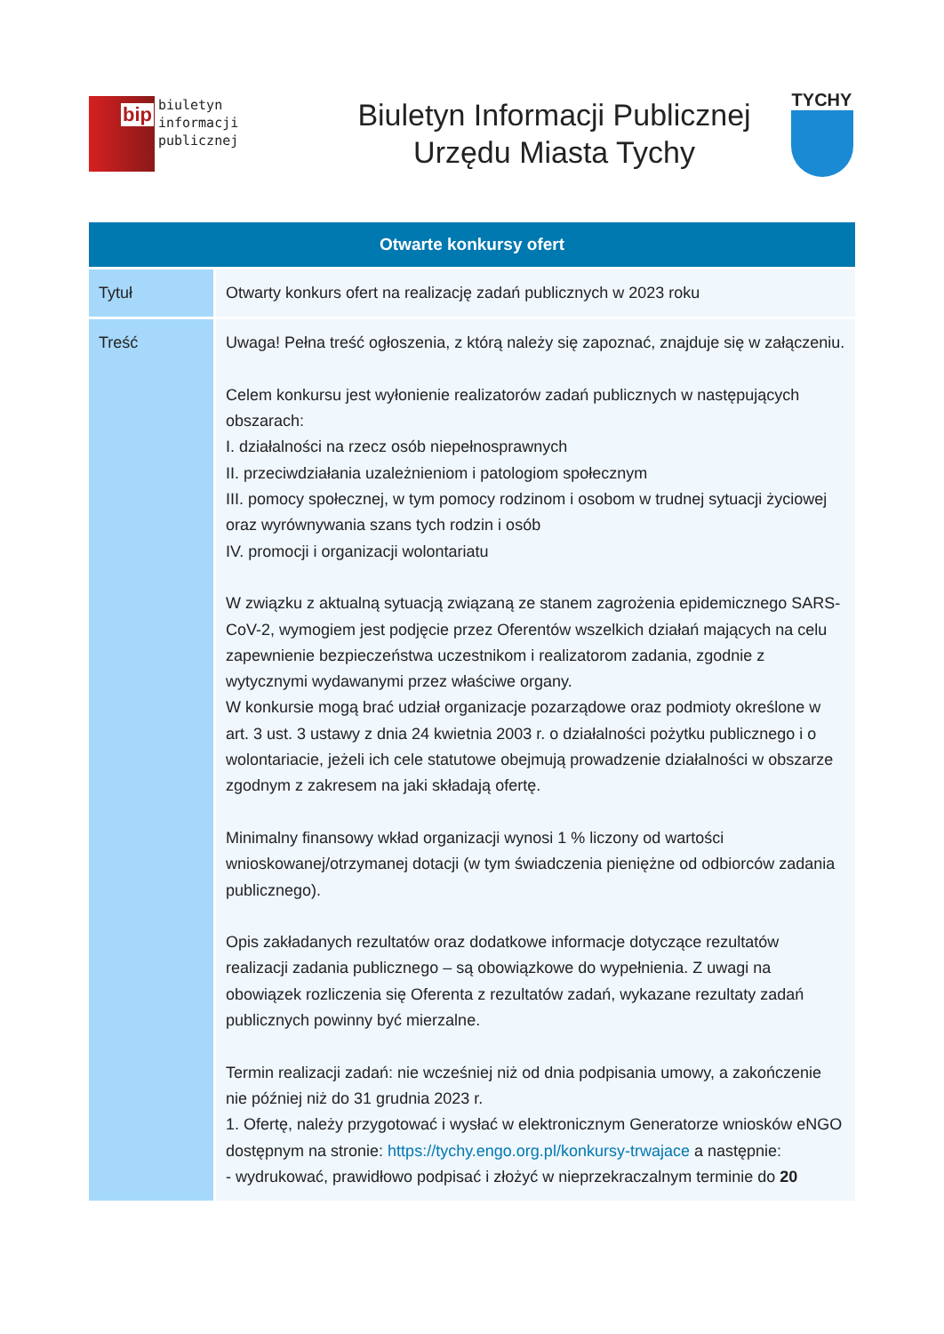bip
biuletyn
informacji publicznej
Biuletyn Informacji Publicznej
Urzędu Miasta Tychy
TYCHY
| Otwarte konkursy ofert | |
| --- | --- |
| Tytuł | Otwarty konkurs ofert na realizację zadań publicznych w 2023 roku |
| Treść | Uwaga! Pełna treść ogłoszenia, z którą należy się zapoznać, znajduje się w załączeniu. Celem konkursu jest wyłonienie realizatorów zadań publicznych w następujących obszarach: I. działalności na rzecz osób niepełnosprawnych II. przeciwdziałania uzależnieniom i patologiom społecznym III. pomocy społecznej, w tym pomocy rodzinom i osobom w trudnej sytuacji życiowej oraz wyrównywania szans tych rodzin i osób IV. promocji i organizacji wolontariatu W związku z aktualną sytuacją związaną ze stanem zagrożenia epidemicznego SARS-CoV-2, wymogiem jest podjęcie przez Oferentów wszelkich działań mających na celu zapewnienie bezpieczeństwa uczestnikom i realizatorom zadania, zgodnie z wytycznymi wydawanymi przez właściwe organy. W konkursie mogą brać udział organizacje pozarządowe oraz podmioty określone w art. 3 ust. 3 ustawy z dnia 24 kwietnia 2003 r. o działalności pożytku publicznego i o wolontariacie, jeżeli ich cele statutowe obejmują prowadzenie działalności w obszarze zgodnym z zakresem na jaki składają ofertę. Minimalny finansowy wkład organizacji wynosi 1 % liczony od wartości wnioskowanej/otrzymanej dotacji (w tym świadczenia pieniężne od odbiorców zadania publicznego). Opis zakładanych rezultatów oraz dodatkowe informacje dotyczące rezultatów realizacji zadania publicznego – są obowiązkowe do wypełnienia. Z uwagi na obowiązek rozliczenia się Oferenta z rezultatów zadań, wykazane rezultaty zadań publicznych powinny być mierzalne. Termin realizacji zadań: nie wcześniej niż od dnia podpisania umowy, a zakończenie nie później niż do 31 grudnia 2023 r. 1. Ofertę, należy przygotować i wysłać w elektronicznym Generatorze wniosków eNGO dostępnym na stronie: https://tychy.engo.org.pl/konkursy-trwajace a następnie: - wydrukować, prawidłowo podpisać i złożyć w nieprzekraczalnym terminie do 20 |